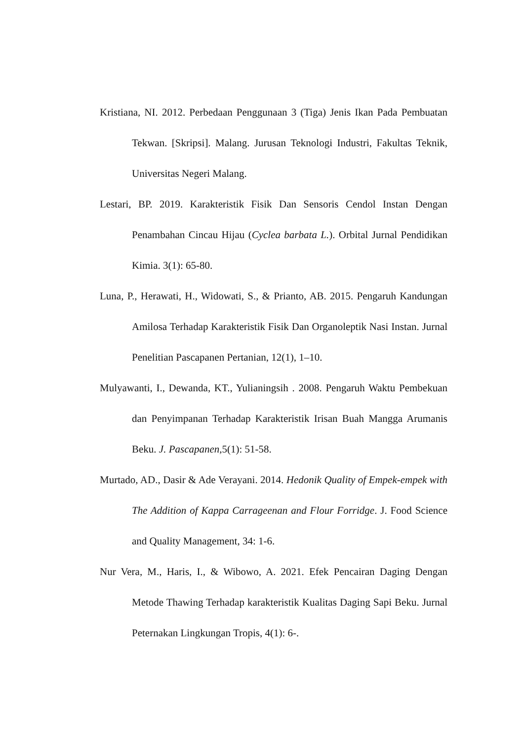Kristiana, NI. 2012. Perbedaan Penggunaan 3 (Tiga) Jenis Ikan Pada Pembuatan Tekwan. [Skripsi]. Malang. Jurusan Teknologi Industri, Fakultas Teknik, Universitas Negeri Malang.
Lestari, BP. 2019. Karakteristik Fisik Dan Sensoris Cendol Instan Dengan Penambahan Cincau Hijau (Cyclea barbata L.). Orbital Jurnal Pendidikan Kimia. 3(1): 65-80.
Luna, P., Herawati, H., Widowati, S., & Prianto, AB. 2015. Pengaruh Kandungan Amilosa Terhadap Karakteristik Fisik Dan Organoleptik Nasi Instan. Jurnal Penelitian Pascapanen Pertanian, 12(1), 1–10.
Mulyawanti, I., Dewanda, KT., Yulianingsih . 2008. Pengaruh Waktu Pembekuan dan Penyimpanan Terhadap Karakteristik Irisan Buah Mangga Arumanis Beku. J. Pascapanen, 5(1): 51-58.
Murtado, AD., Dasir & Ade Verayani. 2014. Hedonik Quality of Empek-empek with The Addition of Kappa Carrageenan and Flour Forridge. J. Food Science and Quality Management, 34: 1-6.
Nur Vera, M., Haris, I., & Wibowo, A. 2021. Efek Pencairan Daging Dengan Metode Thawing Terhadap karakteristik Kualitas Daging Sapi Beku. Jurnal Peternakan Lingkungan Tropis, 4(1): 6-.